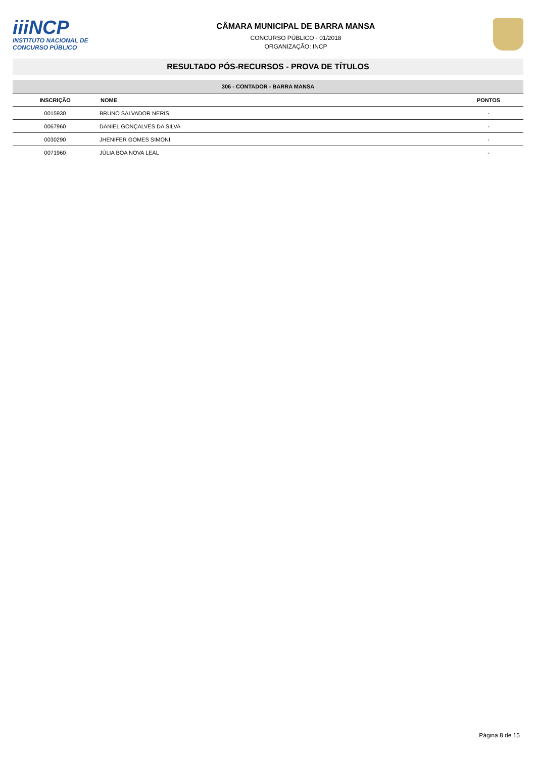iiiNCP
INSTITUTO NACIONAL DE
CONCURSO PÚBLICO
CÂMARA MUNICIPAL DE BARRA MANSA
CONCURSO PÚBLICO - 01/2018
ORGANIZAÇÃO: INCP
RESULTADO PÓS-RECURSOS - PROVA DE TÍTULOS
| 306 - CONTADOR - BARRA MANSA | | |
| --- | --- | --- |
| INSCRIÇÃO | NOME | PONTOS |
| 0015930 | BRUNO SALVADOR NERIS | - |
| 0067960 | DANIEL GONÇALVES DA SILVA | - |
| 0030290 | JHENIFER GOMES SIMONI | - |
| 0071960 | JÚLIA BOA NOVA LEAL | - |
Página 8 de 15